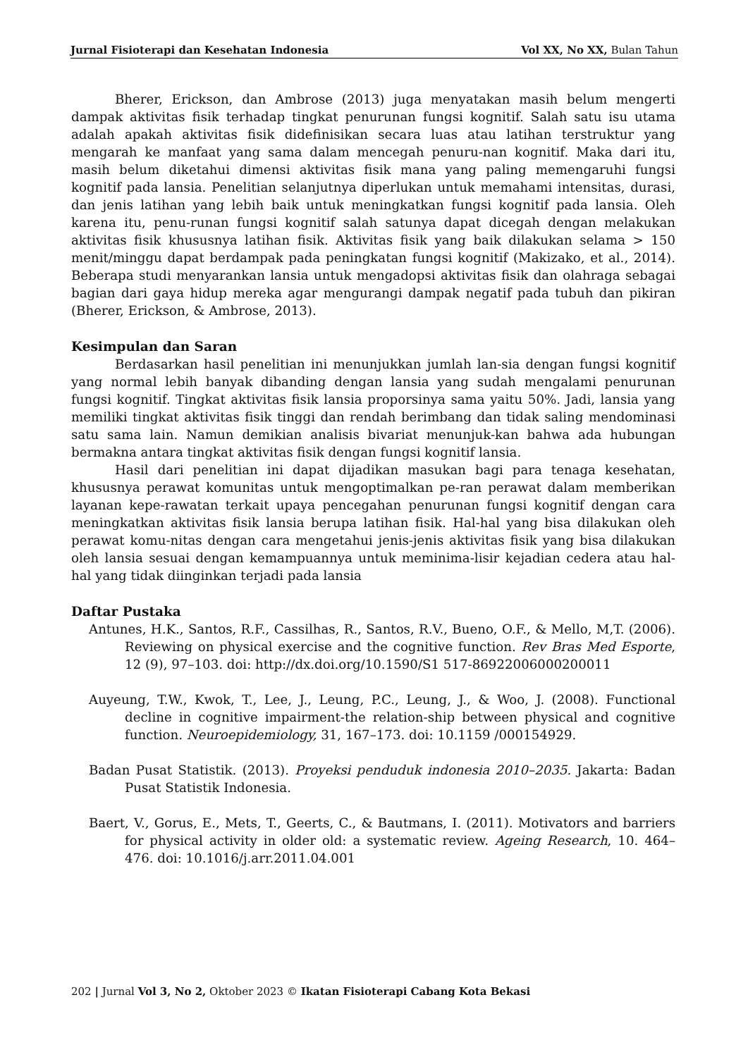Jurnal Fisioterapi dan Kesehatan Indonesia Vol XX, No XX, Bulan Tahun
Bherer, Erickson, dan Ambrose (2013) juga menyatakan masih belum mengerti dampak aktivitas fisik terhadap tingkat penurunan fungsi kognitif. Salah satu isu utama adalah apakah aktivitas fisik didefinisikan secara luas atau latihan terstruktur yang mengarah ke manfaat yang sama dalam mencegah penuru-nan kognitif. Maka dari itu, masih belum diketahui dimensi aktivitas fisik mana yang paling memengaruhi fungsi kognitif pada lansia. Penelitian selanjutnya diperlukan untuk memahami intensitas, durasi, dan jenis latihan yang lebih baik untuk meningkatkan fungsi kognitif pada lansia. Oleh karena itu, penu-runan fungsi kognitif salah satunya dapat dicegah dengan melakukan aktivitas fisik khususnya latihan fisik. Aktivitas fisik yang baik dilakukan selama > 150 menit/minggu dapat berdampak pada peningkatan fungsi kognitif (Makizako, et al., 2014). Beberapa studi menyarankan lansia untuk mengadopsi aktivitas fisik dan olahraga sebagai bagian dari gaya hidup mereka agar mengurangi dampak negatif pada tubuh dan pikiran (Bherer, Erickson, & Ambrose, 2013).
Kesimpulan dan Saran
Berdasarkan hasil penelitian ini menunjukkan jumlah lan-sia dengan fungsi kognitif yang normal lebih banyak dibanding dengan lansia yang sudah mengalami penurunan fungsi kognitif. Tingkat aktivitas fisik lansia proporsinya sama yaitu 50%. Jadi, lansia yang memiliki tingkat aktivitas fisik tinggi dan rendah berimbang dan tidak saling mendominasi satu sama lain. Namun demikian analisis bivariat menunjuk-kan bahwa ada hubungan bermakna antara tingkat aktivitas fisik dengan fungsi kognitif lansia.
Hasil dari penelitian ini dapat dijadikan masukan bagi para tenaga kesehatan, khususnya perawat komunitas untuk mengoptimalkan pe-ran perawat dalam memberikan layanan kepe-rawatan terkait upaya pencegahan penurunan fungsi kognitif dengan cara meningkatkan aktivitas fisik lansia berupa latihan fisik. Hal-hal yang bisa dilakukan oleh perawat komu-nitas dengan cara mengetahui jenis-jenis aktivitas fisik yang bisa dilakukan oleh lansia sesuai dengan kemampuannya untuk meminima-lisir kejadian cedera atau hal-hal yang tidak diinginkan terjadi pada lansia
Daftar Pustaka
Antunes, H.K., Santos, R.F., Cassilhas, R., Santos, R.V., Bueno, O.F., & Mello, M,T. (2006). Reviewing on physical exercise and the cognitive function. Rev Bras Med Esporte, 12 (9), 97–103. doi: http://dx.doi.org/10.1590/S1 517-86922006000200011
Auyeung, T.W., Kwok, T., Lee, J., Leung, P.C., Leung, J., & Woo, J. (2008). Functional decline in cognitive impairment-the relation-ship between physical and cognitive function. Neuroepidemiology, 31, 167–173. doi: 10.1159 /000154929.
Badan Pusat Statistik. (2013). Proyeksi penduduk indonesia 2010–2035. Jakarta: Badan Pusat Statistik Indonesia.
Baert, V., Gorus, E., Mets, T., Geerts, C., & Bautmans, I. (2011). Motivators and barriers for physical activity in older old: a systematic review. Ageing Research, 10. 464–476. doi: 10.1016/j.arr.2011.04.001
202 | Jurnal Vol 3, No 2, Oktober 2023 © Ikatan Fisioterapi Cabang Kota Bekasi